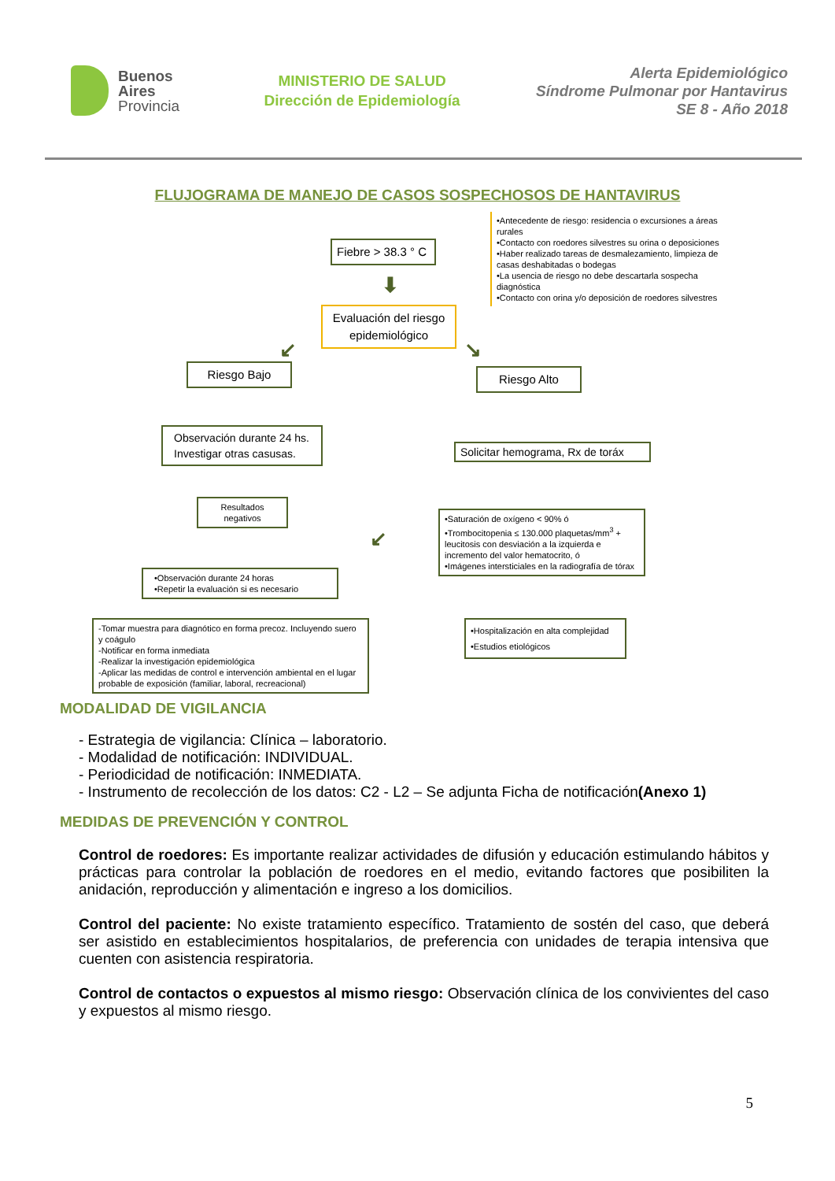Buenos
Aires
Provincia
MINISTERIO DE SALUD
Dirección de Epidemiología
Alerta Epidemiológico
Síndrome Pulmonar por Hantavirus
SE 8 - Año 2018
FLUJOGRAMA DE MANEJO DE CASOS SOSPECHOSOS DE HANTAVIRUS
Fiebre > 38.3 ° C
•Antecedente de riesgo: residencia o excursiones a áreas rurales
•Contacto con roedores silvestres su orina o deposiciones
•Haber realizado tareas de desmalezamiento, limpieza de casas deshabitadas o bodegas
•La usencia de riesgo no debe descartarla sospecha diagnóstica
•Contacto con orina y/o deposición de roedores silvestres
⬇
Evaluación del riesgo epidemiológico
↙ ↘
Riesgo Bajo Riesgo Alto
Observación durante 24 hs. Investigar otras casusas.
Solicitar hemograma, Rx de toráx
Resultados negativos
•Saturación de oxígeno < 90% ó
•Trombocitopenia ≤ 130.000 plaquetas/mm<sup>3</sup> + leucitosis con desviación a la izquierda e incremento del valor hematocrito, ó
•Imágenes intersticiales en la radiografía de tórax
•Observación durante 24 horas
•Repetir la evaluación si es necesario
↙
-Tomar muestra para diagnótico en forma precoz. Incluyendo suero y coágulo
-Notificar en forma inmediata
-Realizar la investigación epidemiológica
-Aplicar las medidas de control e intervención ambiental en el lugar probable de exposición (familiar, laboral, recreacional)
•Hospitalización en alta complejidad
•Estudios etiológicos
MODALIDAD DE VIGILANCIA
- Estrategia de vigilancia: Clínica – laboratorio.
- Modalidad de notificación: INDIVIDUAL.
- Periodicidad de notificación: INMEDIATA.
- Instrumento de recolección de los datos: C2 - L2 – Se adjunta Ficha de notificación(Anexo 1)
MEDIDAS DE PREVENCIÓN Y CONTROL
Control de roedores: Es importante realizar actividades de difusión y educación estimulando hábitos y prácticas para controlar la población de roedores en el medio, evitando factores que posibiliten la anidación, reproducción y alimentación e ingreso a los domicilios.
Control del paciente: No existe tratamiento específico. Tratamiento de sostén del caso, que deberá ser asistido en establecimientos hospitalarios, de preferencia con unidades de terapia intensiva que cuenten con asistencia respiratoria.
Control de contactos o expuestos al mismo riesgo: Observación clínica de los convivientes del caso y expuestos al mismo riesgo.
5